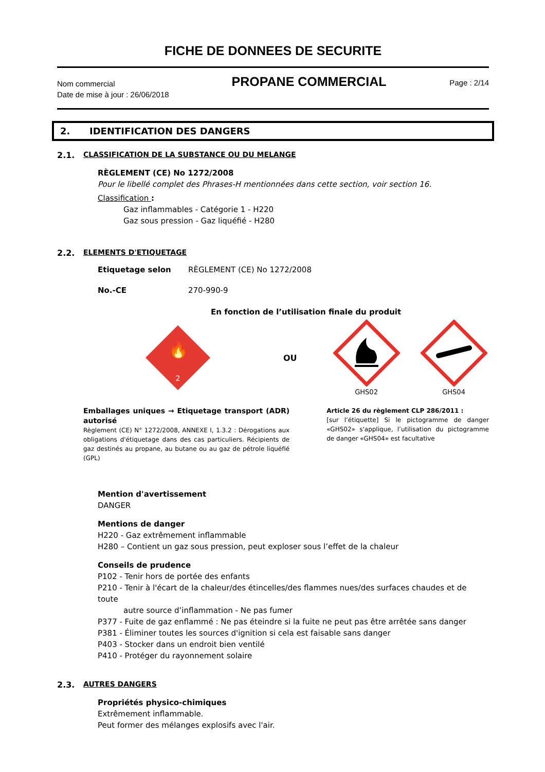FICHE DE DONNEES DE SECURITE
Nom commercial
Date de mise à jour : 26/06/2018
PROPANE COMMERCIAL
Page : 2/14
2. IDENTIFICATION DES DANGERS
2.1. CLASSIFICATION DE LA SUBSTANCE OU DU MELANGE
RÈGLEMENT (CE) No 1272/2008
Pour le libellé complet des Phrases-H mentionnées dans cette section, voir section 16.
Classification :
Gaz inflammables - Catégorie 1 - H220
Gaz sous pression - Gaz liquéfié - H280
2.2. ELEMENTS D'ETIQUETAGE
Etiquetage selon RÈGLEMENT (CE) No 1272/2008
No.-CE 270-990-9
En fonction de l’utilisation finale du produit
🔥
2
OU
GHS02
GHS04
Emballages uniques → Etiquetage transport (ADR) autorisé
Règlement (CE) N° 1272/2008, ANNEXE I, 1.3.2 : Dérogations aux obligations d'étiquetage dans des cas particuliers. Récipients de gaz destinés au propane, au butane ou au gaz de pétrole liquéfié (GPL)
Article 26 du règlement CLP 286/2011 :
[sur l’étiquette] Si le pictogramme de danger «GHS02» s'applique, l’utilisation du pictogramme de danger «GHS04» est facultative
Mention d'avertissement
DANGER
Mentions de danger
H220 - Gaz extrêmement inflammable
H280 – Contient un gaz sous pression, peut exploser sous l’effet de la chaleur
Conseils de prudence
P102 - Tenir hors de portée des enfants
P210 - Tenir à l'écart de la chaleur/des étincelles/des flammes nues/des surfaces chaudes et de toute
autre source d’inflammation - Ne pas fumer
P377 - Fuite de gaz enflammé : Ne pas éteindre si la fuite ne peut pas être arrêtée sans danger
P381 - Éliminer toutes les sources d'ignition si cela est faisable sans danger
P403 - Stocker dans un endroit bien ventilé
P410 - Protéger du rayonnement solaire
2.3. AUTRES DANGERS
Propriétés physico-chimiques
Extrêmement inflammable.
Peut former des mélanges explosifs avec l'air.